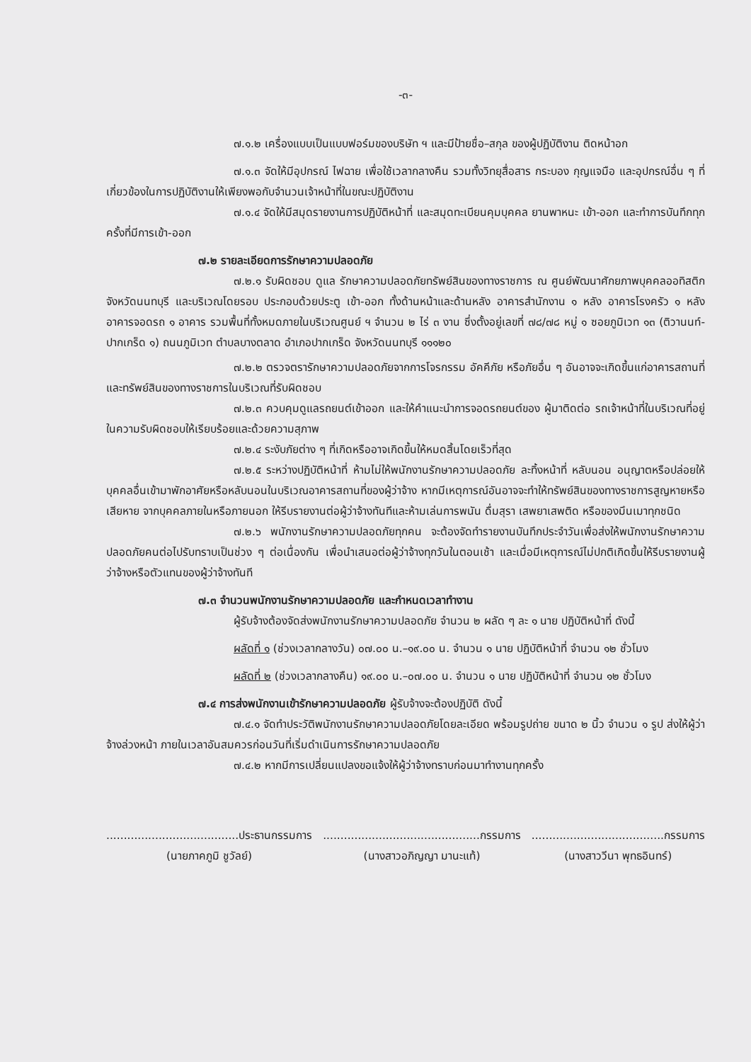-๓-
๗.๑.๒ เครื่องแบบเป็นแบบฟอร์มของบริษัท ฯ และมีป้ายชื่อ–สกุล ของผู้ปฏิบัติงาน ติดหน้าอก
๗.๑.๓ จัดให้มีอุปกรณ์ ไฟฉาย เพื่อใช้เวลากลางคืน รวมทั้งวิทยุสื่อสาร กระบอง กุญแจมือ และอุปกรณ์อื่น ๆ ที่เกี่ยวข้องในการปฏิบัติงานให้เพียงพอกับจำนวนเจ้าหน้าที่ในขณะปฏิบัติงาน
๗.๑.๔ จัดให้มีสมุดรายงานการปฏิบัติหน้าที่ และสมุดทะเบียนคุมบุคคล ยานพาหนะ เข้า-ออก และทำการบันทึกทุกครั้งที่มีการเข้า-ออก
๗.๒ รายละเอียดการรักษาความปลอดภัย
๗.๒.๑ รับผิดชอบ ดูแล รักษาความปลอดภัยทรัพย์สินของทางราชการ ณ ศูนย์พัฒนาศักยภาพบุคคลออทิสติก จังหวัดนนทบุรี และบริเวณโดยรอบ ประกอบด้วยประตู เข้า-ออก ทั้งด้านหน้าและด้านหลัง อาคารสำนักงาน ๑ หลัง อาคารโรงครัว ๑ หลัง อาคารจอดรถ ๑ อาคาร รวมพื้นที่ทั้งหมดภายในบริเวณศูนย์ ฯ จำนวน ๒ ไร่ ๓ งาน ซึ่งตั้งอยู่เลขที่ ๗๘/๗๘ หมู่ ๑ ซอยภูมิเวท ๑๓ (ติวานนท์-ปากเกร็ด ๑) ถนนภูมิเวท ตำบลบางตลาด อำเภอปากเกร็ด จังหวัดนนทบุรี ๑๑๑๒๐
๗.๒.๒ ตรวจตรารักษาความปลอดภัยจากการโจรกรรม อัคคีภัย หรือภัยอื่น ๆ อันอาจจะเกิดขึ้นแก่อาคารสถานที่และทรัพย์สินของทางราชการในบริเวณที่รับผิดชอบ
๗.๒.๓ ควบคุมดูแลรถยนต์เข้าออก และให้คำแนะนำการจอดรถยนต์ของ ผู้มาติดต่อ รถเจ้าหน้าที่ในบริเวณที่อยู่ในความรับผิดชอบให้เรียบร้อยและด้วยความสุภาพ
๗.๒.๔ ระงับภัยต่าง ๆ ที่เกิดหรืออาจเกิดขึ้นให้หมดสิ้นโดยเร็วที่สุด
๗.๒.๕ ระหว่างปฏิบัติหน้าที่ ห้ามไม่ให้พนักงานรักษาความปลอดภัย ละทิ้งหน้าที่ หลับนอน อนุญาตหรือปล่อยให้บุคคลอื่นเข้ามาพักอาศัยหรือหลับนอนในบริเวณอาคารสถานที่ของผู้ว่าจ้าง หากมีเหตุการณ์อันอาจจะทำให้ทรัพย์สินของทางราชการสูญหายหรือเสียหาย จากบุคคลภายในหรือภายนอก ให้รีบรายงานต่อผู้ว่าจ้างทันทีและห้ามเล่นการพนัน ดื่มสุรา เสพยาเสพติด หรือของมึนเมาทุกชนิด
๗.๒.๖ พนักงานรักษาความปลอดภัยทุกคน จะต้องจัดทำรายงานบันทึกประจำวันเพื่อส่งให้พนักงานรักษาความปลอดภัยคนต่อไปรับทราบเป็นช่วง ๆ ต่อเนื่องกัน เพื่อนำเสนอต่อผู้ว่าจ้างทุกวันในตอนเช้า และเมื่อมีเหตุการณ์ไม่ปกติเกิดขึ้นให้รีบรายงานผู้ว่าจ้างหรือตัวแทนของผู้ว่าจ้างทันที
๗.๓ จำนวนพนักงานรักษาความปลอดภัย และกำหนดเวลาทำงาน
ผู้รับจ้างต้องจัดส่งพนักงานรักษาความปลอดภัย จำนวน ๒ ผลัด ๆ ละ ๑ นาย ปฏิบัติหน้าที่ ดังนี้
ผลัดที่ ๑ (ช่วงเวลากลางวัน) ๐๗.๐๐ น.–๑๙.๐๐ น. จำนวน ๑ นาย ปฏิบัติหน้าที่ จำนวน ๑๒ ชั่วโมง
ผลัดที่ ๒ (ช่วงเวลากลางคืน) ๑๙.๐๐ น.–๐๗.๐๐ น. จำนวน ๑ นาย ปฏิบัติหน้าที่ จำนวน ๑๒ ชั่วโมง
๗.๔ การส่งพนักงานเข้ารักษาความปลอดภัย ผู้รับจ้างจะต้องปฏิบัติ ดังนี้
๗.๔.๑ จัดทำประวัติพนักงานรักษาความปลอดภัยโดยละเอียด พร้อมรูปถ่าย ขนาด ๒ นิ้ว จำนวน ๑ รูป ส่งให้ผู้ว่าจ้างล่วงหน้า ภายในเวลาอันสมควรก่อนวันที่เริ่มดำเนินการรักษาความปลอดภัย
๗.๔.๒ หากมีการเปลี่ยนแปลงขอแจ้งให้ผู้ว่าจ้างทราบก่อนมาทำงานทุกครั้ง
......................................ประธานกรรมการ
(นายภาคภูมิ ชูวัลย์)
.............................................กรรมการ
(นางสาวอภิญญา มานะแท้)
......................................กรรมการ
(นางสาววีนา พุทธอินทร์)